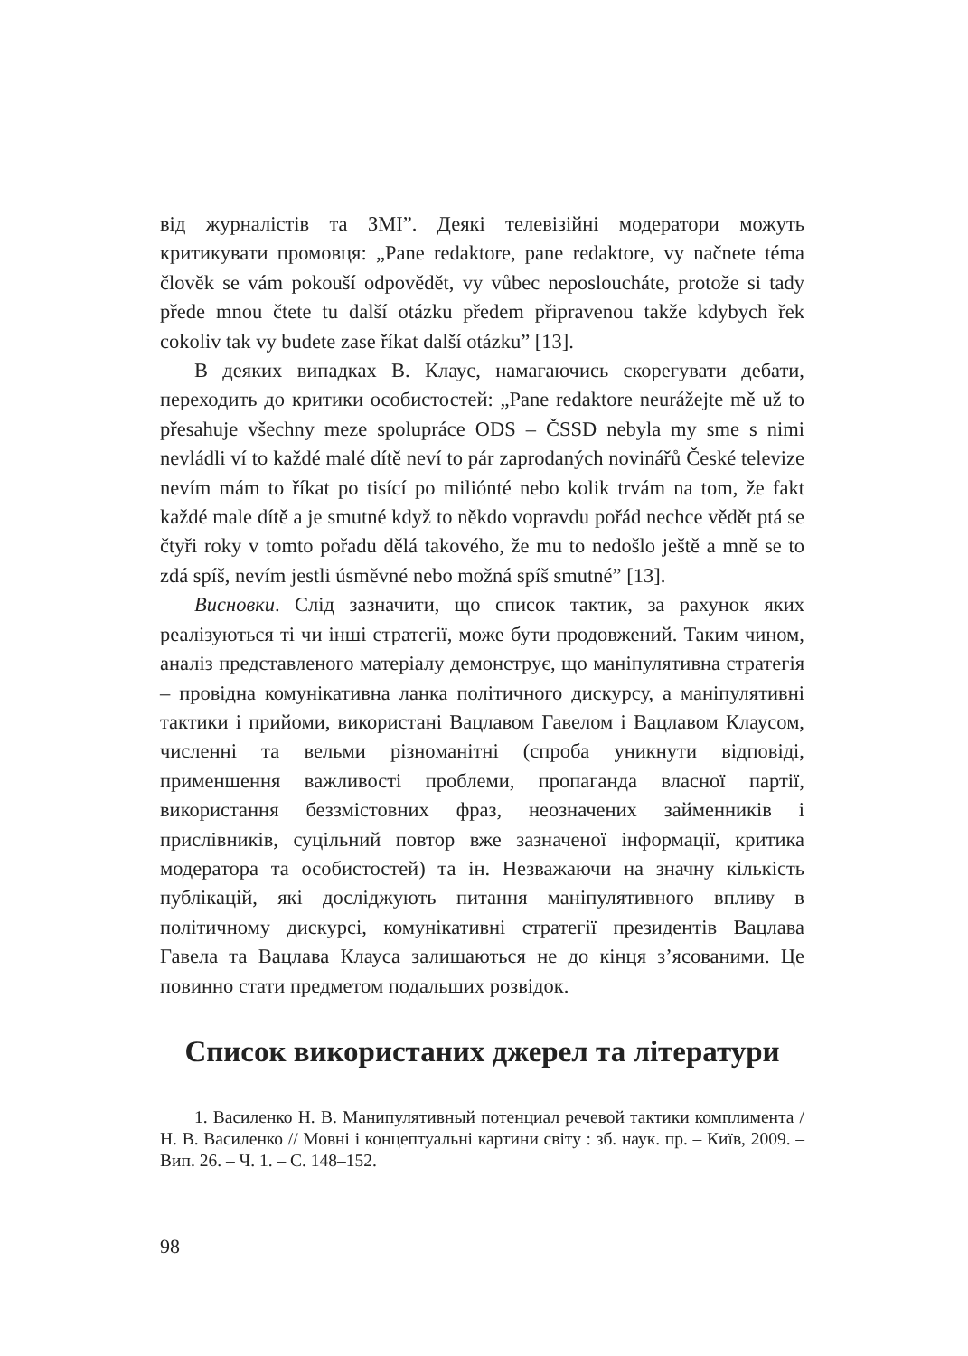від журналістів та ЗМІ”. Деякі телевізійні модератори можуть критикувати промовця: „Pane redaktore, pane redaktore, vy načnete téma člověk se vám pokouší odpovědět, vy vůbec neposloucháte, protože si tady přede mnou čtete tu další otázku předem připravenou takže kdybych řek cokoliv tak vy budete zase říkat další otázku” [13].
В деяких випадках В. Клаус, намагаючись скорегувати дебати, переходить до критики особистостей: „Pane redaktore neurážejte mě už to přesahuje všechny meze spolupráce ODS – ČSSD nebyla my sme s nimi nevládli ví to každé malé dítě neví to pár zaprodaných novinářů České televize nevím mám to říkat po tisící po miliónté nebo kolik trvám na tom, že fakt každé male dítě a je smutné když to někdo vopravdu pořád nechce vědět ptá se čtyři roky v tomto pořadu dělá takového, že mu to nedošlo ještě a mně se to zdá spíš, nevím jestli úsměvné nebo možná spíš smutné” [13].
Висновки. Слід зазначити, що список тактик, за рахунок яких реалізуються ті чи інші стратегії, може бути продовжений. Таким чином, аналіз представленого матеріалу демонструє, що маніпулятивна стратегія – провідна комунікативна ланка політичного дискурсу, а маніпулятивні тактики і прийоми, використані Вацлавом Гавелом і Вацлавом Клаусом, численні та вельми різноманітні (спроба уникнути відповіді, применшення важливості проблеми, пропаганда власної партії, використання беззмістовних фраз, неозначених займенників і прислівників, суцільний повтор вже зазначеної інформації, критика модератора та особистостей) та ін. Незважаючи на значну кількість публікацій, які досліджують питання маніпулятивного впливу в політичному дискурсі, комунікативні стратегії президентів Вацлава Гавела та Вацлава Клауса залишаються не до кінця з’ясованими. Це повинно стати предметом подальших розвідок.
Список використаних джерел та літератури
1. Василенко Н. В. Манипулятивный потенциал речевой тактики комплимента / Н. В. Василенко // Мовні і концептуальні картини світу : зб. наук. пр. – Київ, 2009. – Вип. 26. – Ч. 1. – С. 148–152.
98